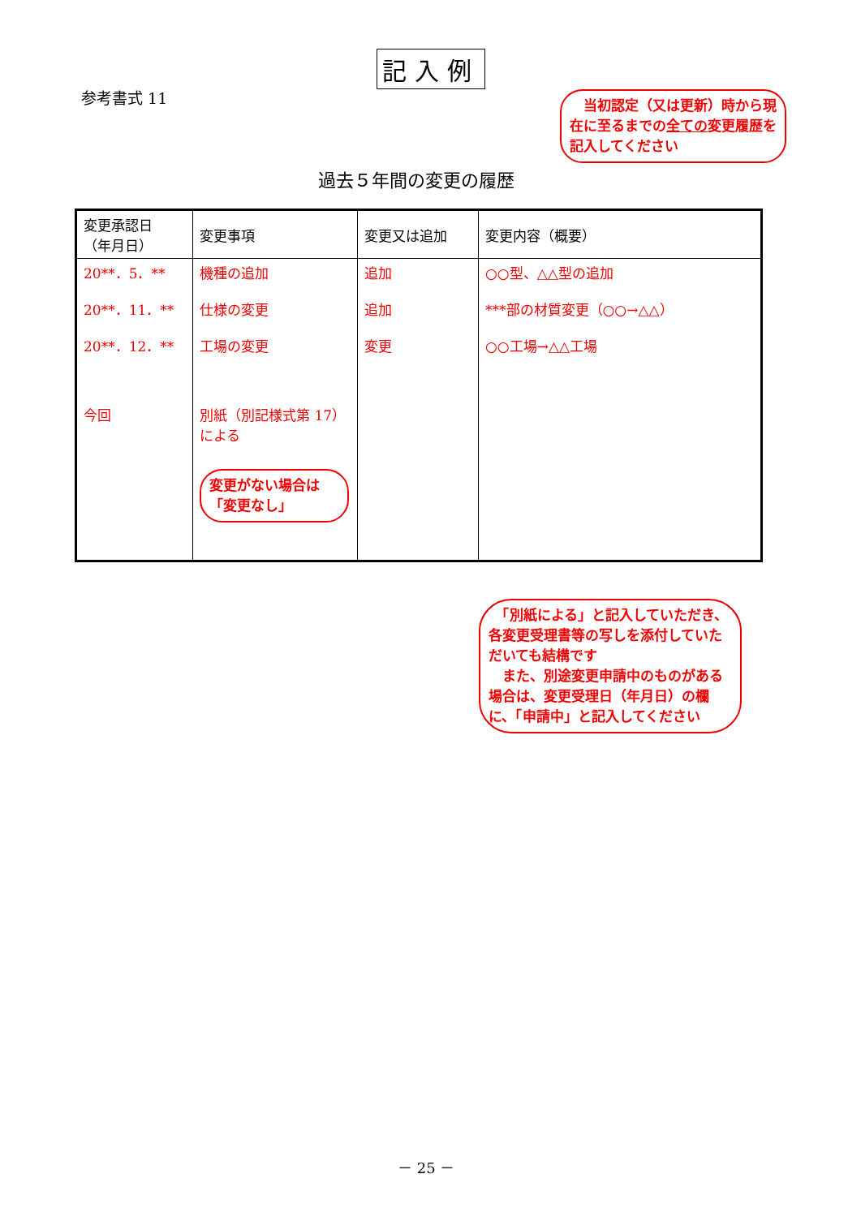記入例
参考書式 11
　当初認定（又は更新）時から現在に至るまでの全ての変更履歴を記入してください
過去５年間の変更の履歴
| 変更承認日 （年月日） | 変更事項 | 変更又は追加 | 変更内容（概要） |
| --- | --- | --- | --- |
| 20**．5．** 20**．11．** 20**．12．** 今回 | 機種の追加 仕様の変更 工場の変更 別紙（別記様式第 17）による 変更がない場合は「変更なし」 | 追加 追加 変更 | ○○型、△△型の追加 ***部の材質変更（○○→△△） ○○工場→△△工場 |
　「別紙による」と記入していただき、各変更受理書等の写しを添付していただいても結構です
　また、別途変更申請中のものがある場合は、変更受理日（年月日）の欄に、「申請中」と記入してください
－ 25 －